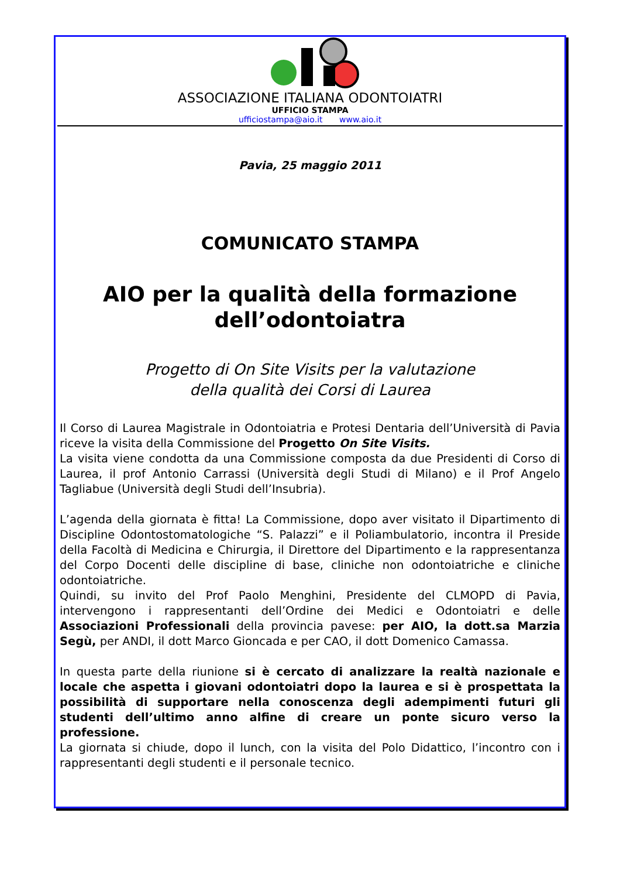ASSOCIAZIONE ITALIANA ODONTOIATRI
UFFICIO STAMPA
ufficiostampa@aio.it www.aio.it
Pavia, 25 maggio 2011
COMUNICATO STAMPA
AIO per la qualità della formazione
dell’odontoiatra
Progetto di On Site Visits per la valutazione
della qualità dei Corsi di Laurea
Il Corso di Laurea Magistrale in Odontoiatria e Protesi Dentaria dell’Università di Pavia riceve la visita della Commissione del Progetto On Site Visits.
La visita viene condotta da una Commissione composta da due Presidenti di Corso di Laurea, il prof Antonio Carrassi (Università degli Studi di Milano) e il Prof Angelo Tagliabue (Università degli Studi dell’Insubria).
L’agenda della giornata è fitta! La Commissione, dopo aver visitato il Dipartimento di Discipline Odontostomatologiche “S. Palazzi” e il Poliambulatorio, incontra il Preside della Facoltà di Medicina e Chirurgia, il Direttore del Dipartimento e la rappresentanza del Corpo Docenti delle discipline di base, cliniche non odontoiatriche e cliniche odontoiatriche.
Quindi, su invito del Prof Paolo Menghini, Presidente del CLMOPD di Pavia, intervengono i rappresentanti dell’Ordine dei Medici e Odontoiatri e delle Associazioni Professionali della provincia pavese: per AIO, la dott.sa Marzia Segù, per ANDI, il dott Marco Gioncada e per CAO, il dott Domenico Camassa.
In questa parte della riunione si è cercato di analizzare la realtà nazionale e locale che aspetta i giovani odontoiatri dopo la laurea e si è prospettata la possibilità di supportare nella conoscenza degli adempimenti futuri gli studenti dell’ultimo anno alfine di creare un ponte sicuro verso la professione.
La giornata si chiude, dopo il lunch, con la visita del Polo Didattico, l’incontro con i rappresentanti degli studenti e il personale tecnico.